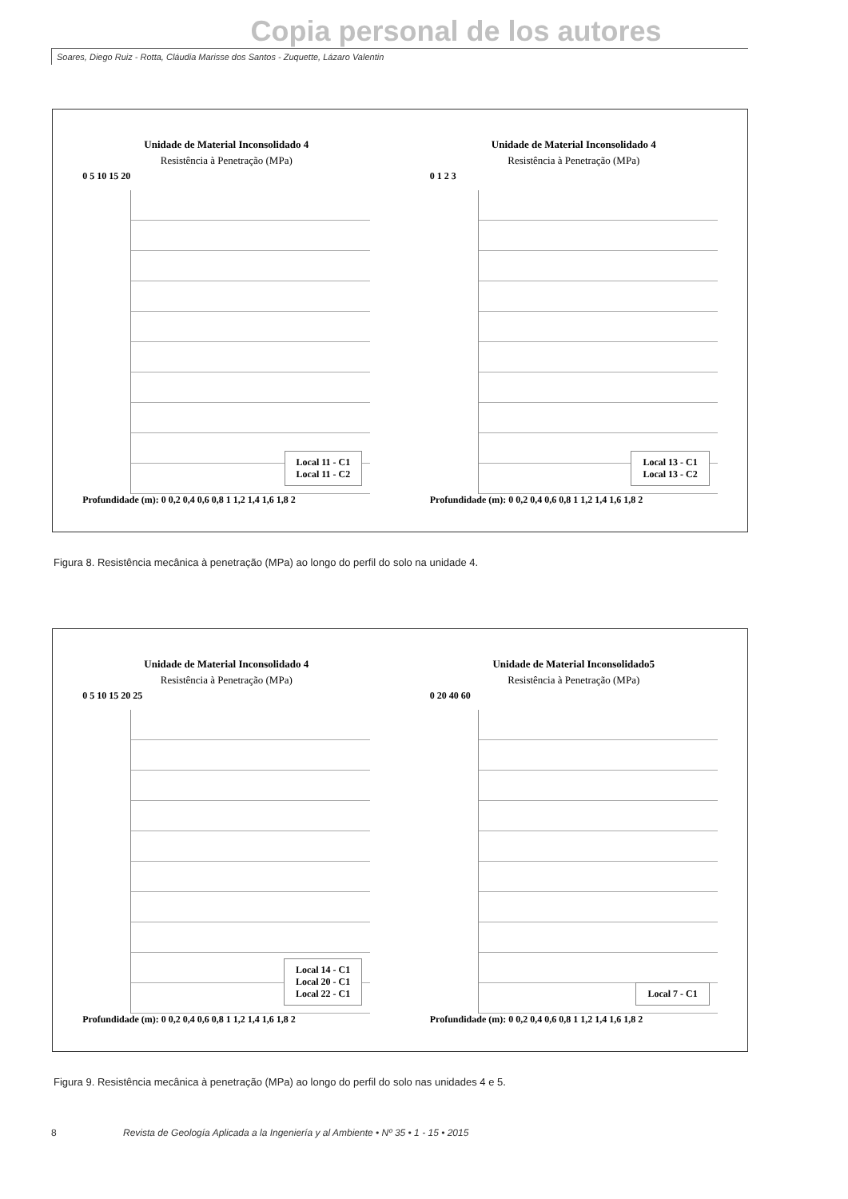Copia personal de los autores
Soares, Diego Ruiz - Rotta, Cláudia Marisse dos Santos - Zuquette, Lázaro Valentin
Unidade de Material Inconsolidado 4
Resistência à Penetração (MPa)
0 5 10 15 20
Local 11 - C1
Local 11 - C2
Profundidade (m): 0 0,2 0,4 0,6 0,8 1 1,2 1,4 1,6 1,8 2
Unidade de Material Inconsolidado 4
Resistência à Penetração (MPa)
0 1 2 3
Local 13 - C1
Local 13 - C2
Profundidade (m): 0 0,2 0,4 0,6 0,8 1 1,2 1,4 1,6 1,8 2
Figura 8. Resistência mecânica à penetração (MPa) ao longo do perfil do solo na unidade 4.
Unidade de Material Inconsolidado 4
Resistência à Penetração (MPa)
0 5 10 15 20 25
Local 14 - C1
Local 20 - C1
Local 22 - C1
Profundidade (m): 0 0,2 0,4 0,6 0,8 1 1,2 1,4 1,6 1,8 2
Unidade de Material Inconsolidado5
Resistência à Penetração (MPa)
0 20 40 60
Local 7 - C1
Profundidade (m): 0 0,2 0,4 0,6 0,8 1 1,2 1,4 1,6 1,8 2
Figura 9. Resistência mecânica à penetração (MPa) ao longo do perfil do solo nas unidades 4 e 5.
8 Revista de Geología Aplicada a la Ingeniería y al Ambiente • Nº 35 • 1 - 15 • 2015